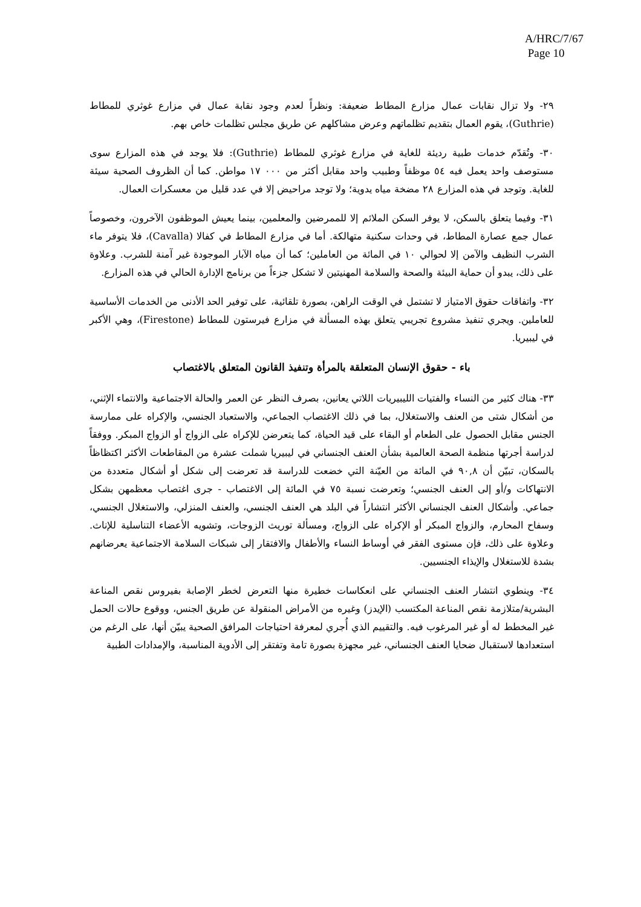A/HRC/7/67
Page 10
٢٩- ولا تزال نقابات عمال مزارع المطاط ضعيفة: ونظراً لعدم وجود نقابة عمال في مزارع غوثري للمطاط (Guthrie)، يقوم العمال بتقديم تظلماتهم وعرض مشاكلهم عن طريق مجلس تظلمات خاص بهم.
٣٠- وتُقدّم خدمات طبية رديئة للغاية في مزارع غوثري للمطاط (Guthrie): فلا يوجد في هذه المزارع سوى مستوصف واحد يعمل فيه ٥٤ موظفاً وطبيب واحد مقابل أكثر من ٠٠٠ ١٧ مواطن. كما أن الظروف الصحية سيئة للغاية. وتوجد في هذه المزارع ٢٨ مضخة مياه يدوية؛ ولا توجد مراحيض إلا في عدد قليل من معسكرات العمال.
٣١- وفيما يتعلق بالسكن، لا يوفر السكن الملائم إلا للممرضين والمعلمين، بينما يعيش الموظفون الآخرون، وخصوصاً عمال جمع عصارة المطاط، في وحدات سكنية متهالكة. أما في مزارع المطاط في كفالا (Cavalla)، فلا يتوفر ماء الشرب النظيف والآمن إلا لحوالي ١٠ في المائة من العاملين؛ كما أن مياه الآبار الموجودة غير آمنة للشرب. وعلاوة على ذلك، يبدو أن حماية البيئة والصحة والسلامة المهنيتين لا تشكل جزءاً من برنامج الإدارة الحالي في هذه المزارع.
٣٢- واتفاقات حقوق الامتياز لا تشتمل في الوقت الراهن، بصورة تلقائية، على توفير الحد الأدنى من الخدمات الأساسية للعاملين. ويجري تنفيذ مشروع تجريبي يتعلق بهذه المسألة في مزارع فيرستون للمطاط (Firestone)، وهي الأكبر في ليبيريا.
باء - حقوق الإنسان المتعلقة بالمرأة وتنفيذ القانون المتعلق بالاغتصاب
٣٣- هناك كثير من النساء والفتيات الليبيريات اللاتي يعانين، بصرف النظر عن العمر والحالة الاجتماعية والانتماء الإثني، من أشكال شتى من العنف والاستغلال، بما في ذلك الاغتصاب الجماعي، والاستعباد الجنسي، والإكراه على ممارسة الجنس مقابل الحصول على الطعام أو البقاء على قيد الحياة، كما يتعرضن للإكراه على الزواج أو الزواج المبكر. ووفقاً لدراسة أجرتها منظمة الصحة العالمية بشأن العنف الجنساني في ليبيريا شملت عشرة من المقاطعات الأكثر اكتظاظاً بالسكان، تبيّن أن ٩٠,٨ في المائة من العيّنة التي خضعت للدراسة قد تعرضت إلى شكل أو أشكال متعددة من الانتهاكات و/أو إلى العنف الجنسي؛ وتعرضت نسبة ٧٥ في المائة إلى الاغتصاب - جرى اغتصاب معظمهن بشكل جماعي. وأشكال العنف الجنساني الأكثر انتشاراً في البلد هي العنف الجنسي، والعنف المنزلي، والاستغلال الجنسي، وسفاح المحارم، والزواج المبكر أو الإكراه على الزواج، ومسألة توريث الزوجات، وتشويه الأعضاء التناسلية للإناث. وعلاوة على ذلك، فإن مستوى الفقر في أوساط النساء والأطفال والافتقار إلى شبكات السلامة الاجتماعية يعرضانهم بشدة للاستغلال والإيذاء الجنسيين.
٣٤- وينطوي انتشار العنف الجنساني على انعكاسات خطيرة منها التعرض لخطر الإصابة بفيروس نقص المناعة البشرية/متلازمة نقص المناعة المكتسب (الإيدز) وغيره من الأمراض المنقولة عن طريق الجنس، ووقوع حالات الحمل غير المخطط له أو غير المرغوب فيه. والتقييم الذي أُجري لمعرفة احتياجات المرافق الصحية يبيّن أنها، على الرغم من استعدادها لاستقبال ضحايا العنف الجنساني، غير مجهزة بصورة تامة وتفتقر إلى الأدوية المناسبة، والإمدادات الطبية